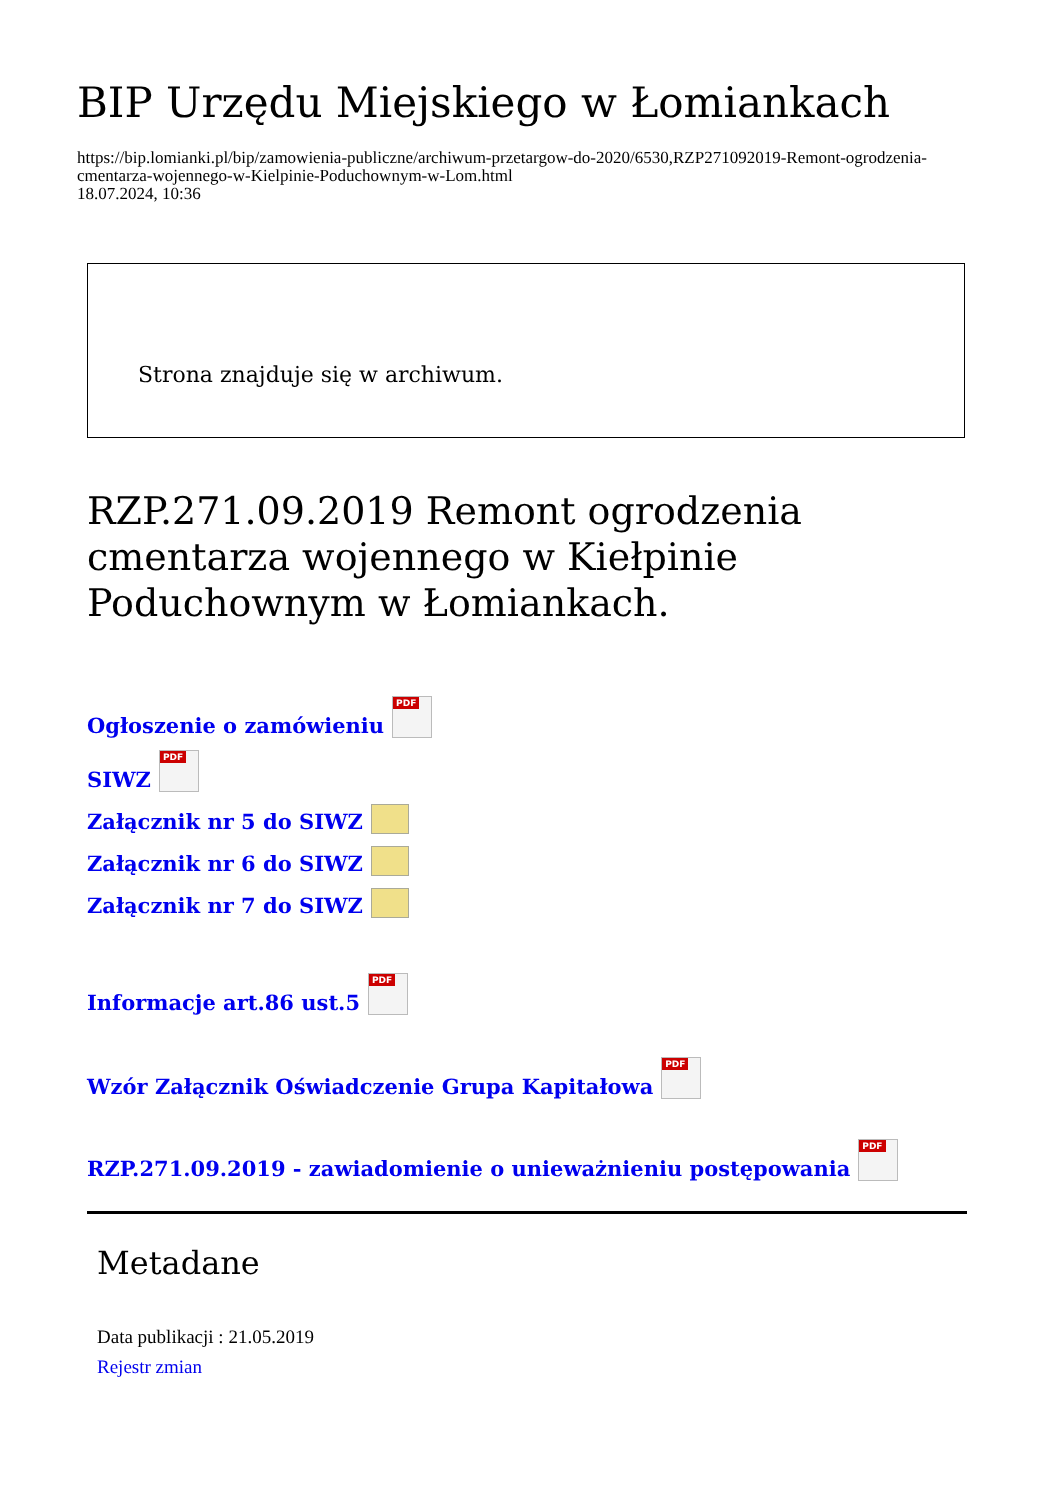BIP Urzędu Miejskiego w Łomiankach
https://bip.lomianki.pl/bip/zamowienia-publiczne/archiwum-przetargow-do-2020/6530,RZP271092019-Remont-ogrodzenia-cmentarza-wojennego-w-Kielpinie-Poduchownym-w-Lom.html
18.07.2024, 10:36
Strona znajduje się w archiwum.
RZP.271.09.2019 Remont ogrodzenia cmentarza wojennego w Kiełpinie Poduchownym w Łomiankach.
Ogłoszenie o zamówieniu PDF
SIWZ PDF
Załącznik nr 5 do SIWZ
Załącznik nr 6 do SIWZ
Załącznik nr 7 do SIWZ
Informacje art.86 ust.5 PDF
Wzór Załącznik Oświadczenie Grupa Kapitałowa PDF
RZP.271.09.2019 - zawiadomienie o unieważnieniu postępowania PDF
Metadane
Data publikacji : 21.05.2019
Rejestr zmian